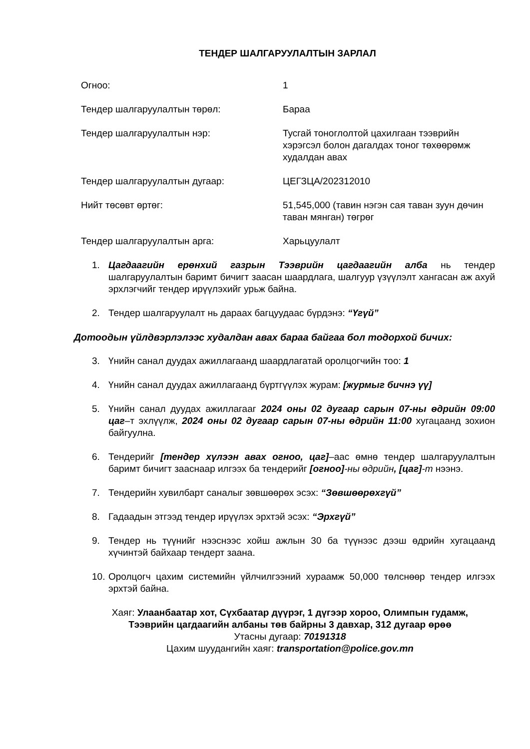ТЕНДЕР ШАЛГАРУУЛАЛТЫН ЗАРЛАЛ
Огноо: 1
Тендер шалгаруулалтын төрөл: Бараа
Тендер шалгаруулалтын нэр: Тусгай тоноглолтой цахилгаан тээврийн хэрэгсэл болон дагалдах тоног төхөөрөмж худалдан авах
Тендер шалгаруулалтын дугаар: ЦЕГЗЦА/202312010
Нийт төсөвт өртөг: 51,545,000 (тавин нэгэн сая таван зуун дөчин таван мянган) төгрөг
Тендер шалгаруулалтын арга: Харьцуулалт
1. Цагдаагийн ерөнхий газрын Тээврийн цагдаагийн алба нь тендер шалгаруулалтын баримт бичигт заасан шаардлага, шалгуур үзүүлэлт хангасан аж ахуй эрхлэгчийг тендер ирүүлэхийг урьж байна.
2. Тендер шалгаруулалт нь дараах багцуудаас бүрдэнэ: “Үгүй”
Дотоодын үйлдвэрлэлээс худалдан авах бараа байгаа бол тодорхой бичих:
3. Үнийн санал дуудах ажиллагаанд шаардлагатай оролцогчийн тоо: 1
4. Үнийн санал дуудах ажиллагаанд бүртгүүлэх журам: [журмыг бичнэ үү]
5. Үнийн санал дуудах ажиллагааг 2024 оны 02 дугаар сарын 07-ны өдрийн 09:00 цаг–т эхлүүлж, 2024 оны 02 дугаар сарын 07-ны өдрийн 11:00 хугацаанд зохион байгуулна.
6. Тендерийг [тендер хүлээн авах огноо, цаг]–аас өмнө тендер шалгаруулалтын баримт бичигт зааснаар илгээх ба тендерийг [огноо]-ны өдрийн, [цаг]-т нээнэ.
7. Тендерийн хувилбарт саналыг зөвшөөрөх эсэх: “Зөвшөөрөхгүй”
8. Гадаадын этгээд тендер ирүүлэх эрхтэй эсэх: “Эрхгүй”
9. Тендер нь түүнийг нээснээс хойш ажлын 30 ба түүнээс дээш өдрийн хугацаанд хүчинтэй байхаар тендерт заана.
10. Оролцогч цахим системийн үйлчилгээний хураамж 50,000 төлснөөр тендер илгээх эрхтэй байна.
Хаяг: Улаанбаатар хот, Сүхбаатар дүүрэг, 1 дүгээр хороо, Олимпын гудамж,
Тээврийн цагдаагийн албаны төв байрны 3 давхар, 312 дугаар өрөө
Утасны дугаар: 70191318
Цахим шуудангийн хаяг: transportation@police.gov.mn